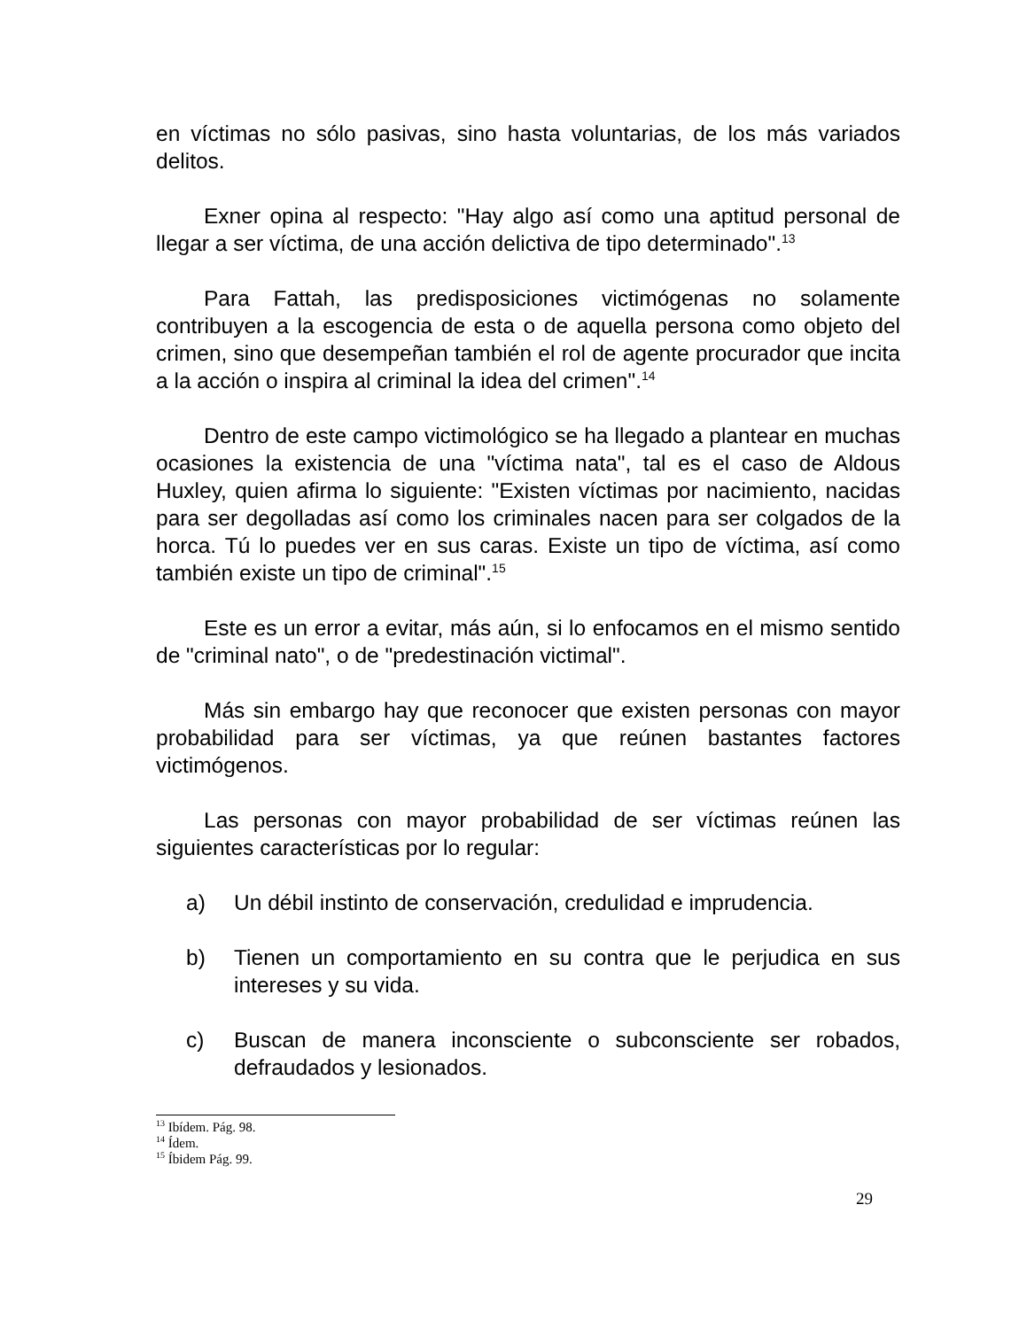en víctimas no sólo pasivas, sino hasta voluntarias, de los más variados delitos.
Exner opina al respecto: "Hay algo así como una aptitud personal de llegar a ser víctima, de una acción delictiva de tipo determinado".<sup>13</sup>
Para Fattah, las predisposiciones victimógenas no solamente contribuyen a la escogencia de esta o de aquella persona como objeto del crimen, sino que desempeñan también el rol de agente procurador que incita a la acción o inspira al criminal la idea del crimen".<sup>14</sup>
Dentro de este campo victimológico se ha llegado a plantear en muchas ocasiones la existencia de una "víctima nata", tal es el caso de Aldous Huxley, quien afirma lo siguiente: "Existen víctimas por nacimiento, nacidas para ser degolladas así como los criminales nacen para ser colgados de la horca. Tú lo puedes ver en sus caras. Existe un tipo de víctima, así como también existe un tipo de criminal".<sup>15</sup>
Este es un error a evitar, más aún, si lo enfocamos en el mismo sentido de "criminal nato", o de "predestinación victimal".
Más sin embargo hay que reconocer que existen personas con mayor probabilidad para ser víctimas, ya que reúnen bastantes factores victimógenos.
Las personas con mayor probabilidad de ser víctimas reúnen las siguientes características por lo regular:
a) Un débil instinto de conservación, credulidad e imprudencia.
b) Tienen un comportamiento en su contra que le perjudica en sus intereses y su vida.
c) Buscan de manera inconsciente o subconsciente ser robados, defraudados y lesionados.
<sup>13</sup> Ibídem. Pág. 98.
<sup>14</sup> Ídem.
<sup>15</sup> Íbidem Pág. 99.
29